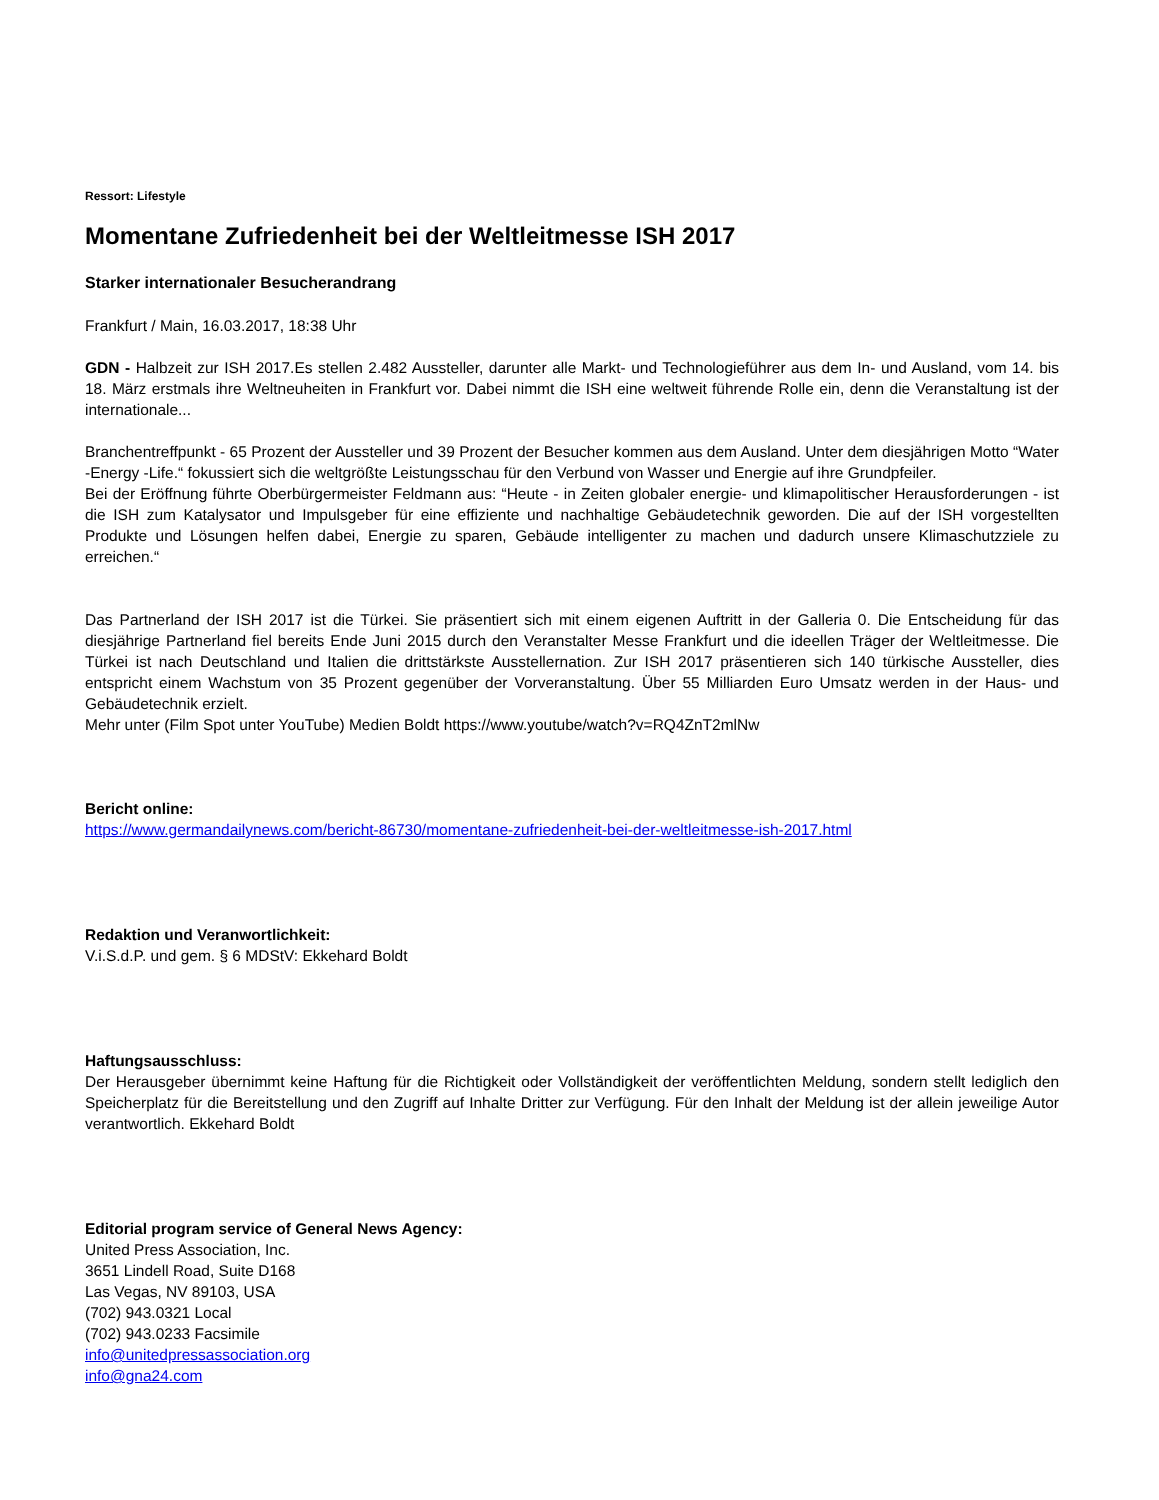Ressort: Lifestyle
Momentane Zufriedenheit bei der Weltleitmesse ISH 2017
Starker internationaler Besucherandrang
Frankfurt / Main, 16.03.2017, 18:38 Uhr
GDN - Halbzeit zur ISH 2017.Es stellen 2.482 Aussteller, darunter alle Markt- und Technologieführer aus dem In- und Ausland, vom 14. bis 18. März erstmals ihre Weltneuheiten in Frankfurt vor. Dabei nimmt die ISH eine weltweit führende Rolle ein, denn die Veranstaltung ist der internationale...
Branchentreffpunkt - 65 Prozent der Aussteller und 39 Prozent der Besucher kommen aus dem Ausland. Unter dem diesjährigen Motto “Water -Energy -Life.“ fokussiert sich die weltgrößte Leistungsschau für den Verbund von Wasser und Energie auf ihre Grundpfeiler.
Bei der Eröffnung führte Oberbürgermeister Feldmann aus: “Heute - in Zeiten globaler energie- und klimapolitischer Herausforderungen - ist die ISH zum Katalysator und Impulsgeber für eine effiziente und nachhaltige Gebäudetechnik geworden. Die auf der ISH vorgestellten Produkte und Lösungen helfen dabei, Energie zu sparen, Gebäude intelligenter zu machen und dadurch unsere Klimaschutzziele zu erreichen.“
Das Partnerland der ISH 2017 ist die Türkei. Sie präsentiert sich mit einem eigenen Auftritt in der Galleria 0. Die Entscheidung für das diesjährige Partnerland fiel bereits Ende Juni 2015 durch den Veranstalter Messe Frankfurt und die ideellen Träger der Weltleitmesse. Die Türkei ist nach Deutschland und Italien die drittstärkste Ausstellernation. Zur ISH 2017 präsentieren sich 140 türkische Aussteller, dies entspricht einem Wachstum von 35 Prozent gegenüber der Vorveranstaltung. Über 55 Milliarden Euro Umsatz werden in der Haus- und Gebäudetechnik erzielt.
Mehr unter (Film Spot unter YouTube) Medien Boldt https://www.youtube/watch?v=RQ4ZnT2mlNw
Bericht online:
https://www.germandailynews.com/bericht-86730/momentane-zufriedenheit-bei-der-weltleitmesse-ish-2017.html
Redaktion und Veranwortlichkeit:
V.i.S.d.P. und gem. § 6 MDStV: Ekkehard Boldt
Haftungsausschluss:
Der Herausgeber übernimmt keine Haftung für die Richtigkeit oder Vollständigkeit der veröffentlichten Meldung, sondern stellt lediglich den Speicherplatz für die Bereitstellung und den Zugriff auf Inhalte Dritter zur Verfügung. Für den Inhalt der Meldung ist der allein jeweilige Autor verantwortlich. Ekkehard Boldt
Editorial program service of General News Agency:
United Press Association, Inc.
3651 Lindell Road, Suite D168
Las Vegas, NV 89103, USA
(702) 943.0321 Local
(702) 943.0233 Facsimile
info@unitedpressassociation.org
info@gna24.com